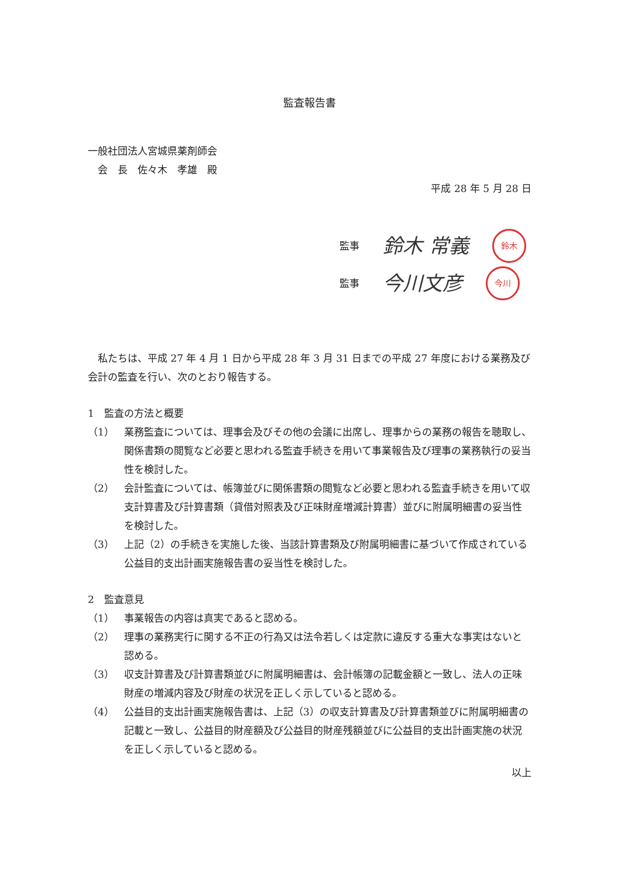監査報告書
一般社団法人宮城県薬剤師会
　会　長　佐々木　孝雄　殿
平成 28 年 5 月 28 日
監事 鈴木 常義 鈴木
監事 今川文彦 今川
　私たちは、平成 27 年 4 月 1 日から平成 28 年 3 月 31 日までの平成 27 年度における業務及び会計の監査を行い、次のとおり報告する。
1　監査の方法と概要
（1） 業務監査については、理事会及びその他の会議に出席し、理事からの業務の報告を聴取し、関係書類の閲覧など必要と思われる監査手続きを用いて事業報告及び理事の業務執行の妥当性を検討した。
（2） 会計監査については、帳簿並びに関係書類の閲覧など必要と思われる監査手続きを用いて収支計算書及び計算書類（貸借対照表及び正味財産増減計算書）並びに附属明細書の妥当性を検討した。
（3） 上記（2）の手続きを実施した後、当該計算書類及び附属明細書に基づいて作成されている公益目的支出計画実施報告書の妥当性を検討した。
2　監査意見
（1） 事業報告の内容は真実であると認める。
（2） 理事の業務実行に関する不正の行為又は法令若しくは定款に違反する重大な事実はないと認める。
（3） 収支計算書及び計算書類並びに附属明細書は、会計帳簿の記載金額と一致し、法人の正味財産の増減内容及び財産の状況を正しく示していると認める。
（4） 公益目的支出計画実施報告書は、上記（3）の収支計算書及び計算書類並びに附属明細書の記載と一致し、公益目的財産額及び公益目的財産残額並びに公益目的支出計画実施の状況を正しく示していると認める。
以上